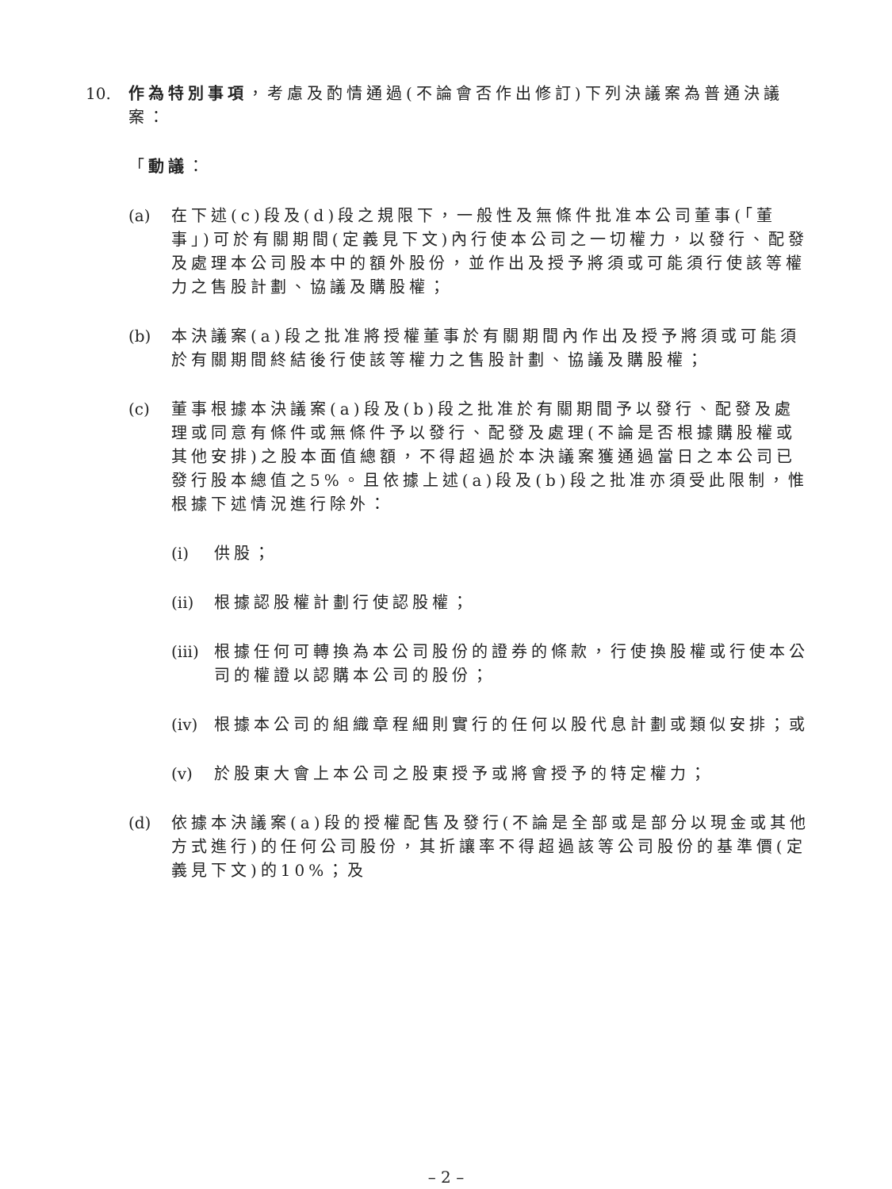10. 作為特別事項，考慮及酌情通過(不論會否作出修訂)下列決議案為普通決議案：
「動議：
(a) 在下述(c)段及(d)段之規限下，一般性及無條件批准本公司董事(「董事」)可於有關期間(定義見下文)內行使本公司之一切權力，以發行、配發及處理本公司股本中的額外股份，並作出及授予將須或可能須行使該等權力之售股計劃、協議及購股權；
(b) 本決議案(a)段之批准將授權董事於有關期間內作出及授予將須或可能須於有關期間終結後行使該等權力之售股計劃、協議及購股權；
(c) 董事根據本決議案(a)段及(b)段之批准於有關期間予以發行、配發及處理或同意有條件或無條件予以發行、配發及處理(不論是否根據購股權或其他安排)之股本面值總額，不得超過於本決議案獲通過當日之本公司已發行股本總值之5%。且依據上述(a)段及(b)段之批准亦須受此限制，惟根據下述情況進行除外：
(i) 供股；
(ii)
根據認股權計劃行使認股權；
(iii)
根據任何可轉換為本公司股份的證券的條款，行使換股權或行使本公司的權證以認購本公司的股份；
(iv)
根據本公司的組織章程細則實行的任何以股代息計劃或類似安排；或
(v) 於股東大會上本公司之股東授予或將會授予的特定權力；
(d) 依據本決議案(a)段的授權配售及發行(不論是全部或是部分以現金或其他方式進行)的任何公司股份，其折讓率不得超過該等公司股份的基準價(定義見下文)的10%；及
– 2 –